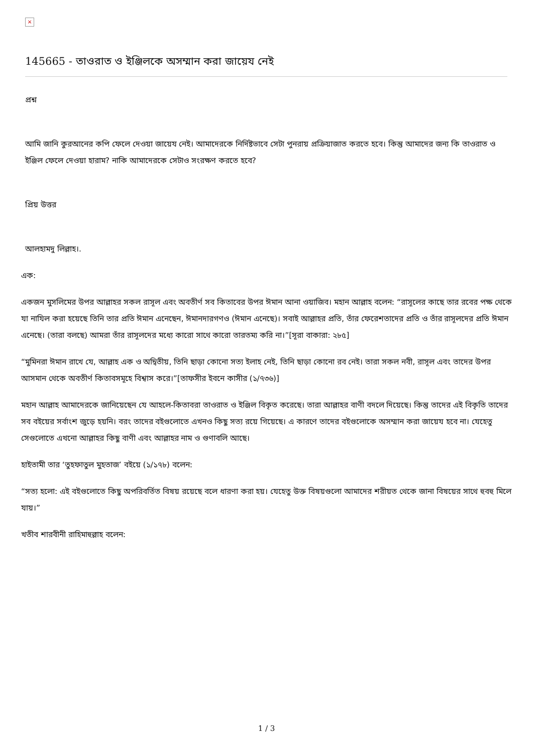×
145665 - তাওরাত ও ইঞ্জিলকে অসম্মান করা জায়েয নেই
প্রশ্ন
আমি জানি কুরআনের কপি ফেলে দেওয়া জায়েয নেই। আমাদেরকে নির্দিষ্টভাবে সেটা পুনরায় প্রক্রিয়াজাত করতে হবে। কিন্তু আমাদের জন্য কি তাওরাত ও ইঞ্জিল ফেলে দেওয়া হারাম? নাকি আমাদেরকে সেটাও সংরক্ষণ করতে হবে?
প্রিয় উত্তর
আলহামদু লিল্লাহ।.
এক:
একজন মুসলিমের উপর আল্লাহর সকল রাসূল এবং অবতীর্ণ সব কিতাবের উপর ঈমান আনা ওয়াজিব। মহান আল্লাহ বলেন: “রাসূলের কাছে তার রবের পক্ষ থেকে যা নাযিল করা হয়েছে তিনি তার প্রতি ঈমান এনেছেন, ঈমানদারগণও (ঈমান এনেছে)। সবাই আল্লাহর প্রতি, তাঁর ফেরেশতাদের প্রতি ও তাঁর রাসূলদের প্রতি ঈমান এনেছে। (তারা বলছে) আমরা তাঁর রাসূলদের মধ্যে কারো সাথে কারো তারতম্য করি না।”[সূরা বাকারা: ২৮৫]
“মুমিনরা ঈমান রাখে যে, আল্লাহ এক ও অদ্বিতীয়, তিনি ছাড়া কোনো সত্য ইলাহ নেই, তিনি ছাড়া কোনো রব নেই। তারা সকল নবী, রাসূল এবং তাদের উপর আসমান থেকে অবতীর্ণ কিতাবসমূহে বিশ্বাস করে।”[তাফসীর ইবনে কাসীর (১/৭৩৬)]
মহান আল্লাহ আমাদেরকে জানিয়েছেন যে আহলে-কিতাবরা তাওরাত ও ইঞ্জিল বিকৃত করেছে। তারা আল্লাহর বাণী বদলে দিয়েছে। কিন্তু তাদের এই বিকৃতি তাদের সব বইয়ের সর্বাংশ জুড়ে হয়নি। বরং তাদের বইগুলোতে এখনও কিছু সত্য রয়ে গিয়েছে। এ কারণে তাদের বইগুলোকে অসম্মান করা জায়েয হবে না। যেহেতু সেগুলোতে এখনো আল্লাহর কিছু বাণী এবং আল্লাহর নাম ও গুণাবলি আছে।
হাইতামী তার ‘তুহফাতুল মুহতাজ’ বইয়ে (১/১৭৮) বলেন:
“সত্য হলো: এই বইগুলোতে কিছু অপরিবর্তিত বিষয় রয়েছে বলে ধারণা করা হয়। যেহেতু উক্ত বিষয়গুলো আমাদের শরীয়ত থেকে জানা বিষয়ের সাথে হুবহু মিলে যায়।”
খতীব শারবীনী রাহিমাহুল্লাহ বলেন:
1 / 3